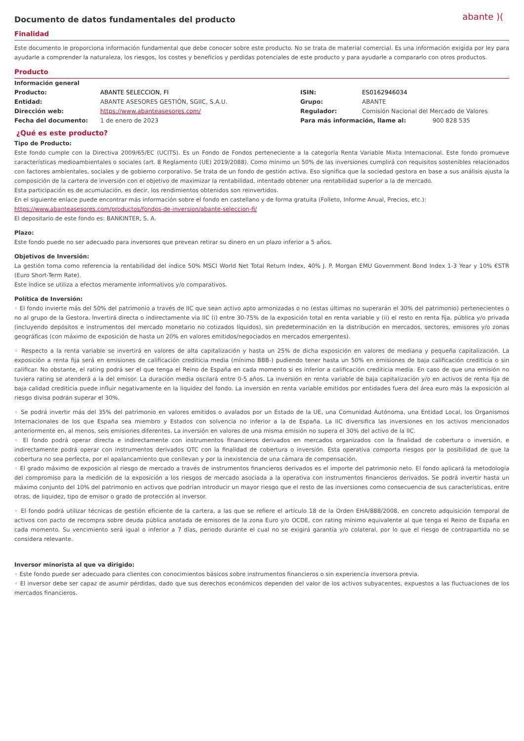Documento de datos fundamentales del producto
abante )(
Finalidad
Este documento le proporciona información fundamental que debe conocer sobre este producto. No se trata de material comercial. Es una información exigida por ley para ayudarle a comprender la naturaleza, los riesgos, los costes y beneficios y perdidas potenciales de este producto y para ayudarle a compararlo con otros productos.
Producto
Información general
| Producto: | ABANTE SELECCION, FI | ISIN: | ES0162946034 |
| Entidad: | ABANTE ASESORES GESTIÓN, SGIIC, S.A.U. | Grupo: | ABANTE |
| Dirección web: | https://www.abanteasesores.com/ | Regulador: | Comisión Nacional del Mercado de Valores |
| Fecha del documento: | 1 de enero de 2023 | Para más información, llame al: 900 828 535 | |
¿Qué es este producto?
Tipo de Producto:
Este fondo cumple con la Directiva 2009/65/EC (UCITS). Es un Fondo de Fondos perteneciente a la categoría Renta Variable Mixta Internacional. Este fondo promueve características medioambientales o sociales (art. 8 Reglamento (UE) 2019/2088). Como mínimo un 50% de las inversiones cumplirá con requisitos sostenibles relacionados con factores ambientales, sociales y de gobierno corporativo. Se trata de un fondo de gestión activa. Eso significa que la sociedad gestora en base a sus análisis ajusta la composición de la cartera de inversión con el objetivo de maximizar la rentabilidad, intentado obtener una rentabilidad superior a la de mercado.
Esta participación es de acumulación, es decir, los rendimientos obtenidos son reinvertidos.
En el siguiente enlace puede encontrar más información sobre el fondo en castellano y de forma gratuita (Folleto, Informe Anual, Precios, etc.):
https://www.abanteasesores.com/productos/fondos-de-inversion/abante-seleccion-fi/
El depositario de este fondo es: BANKINTER, S. A.
Plazo:
Este fondo puede no ser adecuado para inversores que prevean retirar su dinero en un plazo inferior a 5 años.
Objetivos de Inversión:
La gestión toma como referencia la rentabilidad del índice 50% MSCI World Net Total Return Index, 40% J. P. Morgan EMU Government Bond Index 1-3 Year y 10% €STR (Euro Short-Term Rate).
Este índice se utiliza a efectos meramente informativos y/o comparativos.
Política de Inversión:
◦ El fondo invierte más del 50% del patrimonio a través de IIC que sean activo apto armonizadas o no (estas últimas no superarán el 30% del patrimonio) pertenecientes o no al grupo de la Gestora. Invertirá directa o indirectamente via IIC (i) entre 30-75% de la exposición total en renta variable y (ii) el resto en renta fija, pública y/o privada (incluyendo depósitos e instrumentos del mercado monetario no cotizados líquidos), sin predeterminación en la distribución en mercados, sectores, emisores y/o zonas geográficas (con máximo de exposición de hasta un 20% en valores emitidos/negociados en mercados emergentes).
◦ Respecto a la renta variable se invertirá en valores de alta capitalización y hasta un 25% de dicha exposición en valores de mediana y pequeña capitalización. La exposición a renta fija será en emisiones de calificación crediticia media (mínimo BBB-) pudiendo tener hasta un 50% en emisiones de baja calificación crediticia o sin calificar. No obstante, el rating podrá ser el que tenga el Reino de España en cada momento si es inferior a calificación crediticia media. En caso de que una emisión no tuviera rating se atenderá a la del emisor. La duración media oscilará entre 0-5 años. La inversión en renta variable de baja capitalización y/o en activos de renta fija de baja calidad crediticia puede influir negativamente en la liquidez del fondo. La inversión en renta variable emitidos por entidades fuera del área euro más la exposición al riesgo divisa podrán superar el 30%.
◦ Se podrá invertir más del 35% del patrimonio en valores emitidos o avalados por un Estado de la UE, una Comunidad Autónoma, una Entidad Local, los Organismos Internacionales de los que España sea miembro y Estados con solvencia no inferior a la de España. La IIC diversifica las inversiones en los activos mencionados anteriormente en, al menos, seis emisiones diferentes. La inversión en valores de una misma emisión no supera el 30% del activo de la IIC.
◦ El fondo podrá operar directa e indirectamente con instrumentos financieros derivados en mercados organizados con la finalidad de cobertura o inversión, e indirectamente podrá operar con instrumentos derivados OTC con la finalidad de cobertura o inversión. Esta operativa comporta riesgos por la posibilidad de que la cobertura no sea perfecta, por el apalancamiento que conllevan y por la inexistencia de una cámara de compensación.
◦ El grado máximo de exposición al riesgo de mercado a través de instrumentos financieros derivados es el importe del patrimonio neto. El fondo aplicará la metodología del compromiso para la medición de la exposición a los riesgos de mercado asociada a la operativa con instrumentos financieros derivados. Se podrá invertir hasta un máximo conjunto del 10% del patrimonio en activos que podrían introducir un mayor riesgo que el resto de las inversiones como consecuencia de sus características, entre otras, de liquidez, tipo de emisor o grado de protección al inversor.
◦ El fondo podrá utilizar técnicas de gestión eficiente de la cartera, a las que se refiere el artículo 18 de la Orden EHA/888/2008, en concreto adquisición temporal de activos con pacto de recompra sobre deuda pública anotada de emisores de la zona Euro y/o OCDE, con rating mínimo equivalente al que tenga el Reino de España en cada momento. Su vencimiento será igual o inferior a 7 días, periodo durante el cual no se exigirá garantía y/o colateral, por lo que el riesgo de contrapartida no se considera relevante.
Inversor minorista al que va dirigido:
◦ Este fondo puede ser adecuado para clientes con conocimientos básicos sobre instrumentos financieros o sin experiencia inversora previa.
◦ El inversor debe ser capaz de asumir pérdidas, dado que sus derechos económicos dependen del valor de los activos subyacentes, expuestos a las fluctuaciones de los mercados financieros.